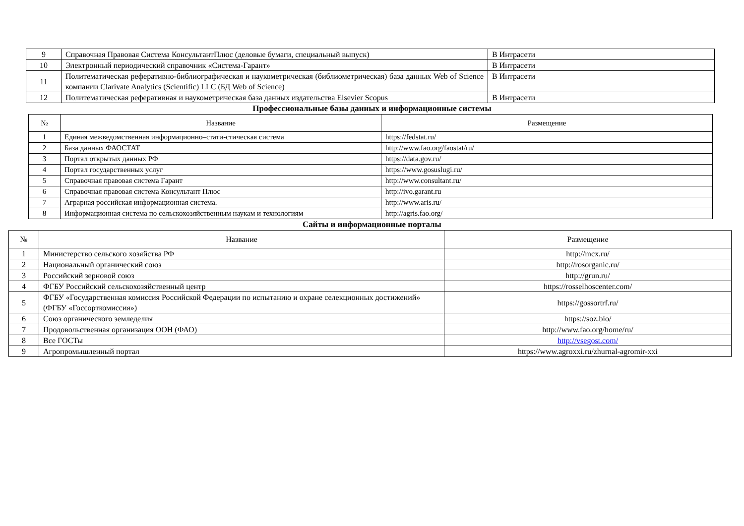| 9 | Справочная Правовая Система КонсультантПлюс (деловые бумаги, специальный выпуск) | В Интрасети |
| 10 | Электронный периодический справочник «Система-Гарант» | В Интрасети |
| 11 | Политематическая реферативно-библиографическая и наукометрическая (библиометрическая) база данных Web of Science компании Clarivate Analytics (Scientific) LLC (БД Web of Science) | В Интрасети |
| 12 | Политематическая реферативная и наукометрическая база данных издательства Elsevier Scopus | В Интрасети |
Профессиональные базы данных и информационные системы
| № | Название | Размещение |
| --- | --- | --- |
| 1 | Единая межведомственная информационно–стати-стическая система | https://fedstat.ru/ |
| 2 | База данных ФАОСТАТ | http://www.fao.org/faostat/ru/ |
| 3 | Портал открытых данных РФ | https://data.gov.ru/ |
| 4 | Портал государственных услуг | https://www.gosuslugi.ru/ |
| 5 | Справочная правовая система Гарант | http://www.consultant.ru/ |
| 6 | Справочная правовая система Консультант Плюс | http://ivo.garant.ru |
| 7 | Аграрная российская информационная система. | http://www.aris.ru/ |
| 8 | Информационная система по сельскохозяйственным наукам и технологиям | http://agris.fao.org/ |
Сайты и информационные порталы
| № | Название | Размещение |
| --- | --- | --- |
| 1 | Министерство сельского хозяйства РФ | http://mcx.ru/ |
| 2 | Национальный органический союз | http://rosorganic.ru/ |
| 3 | Российский зерновой союз | http://grun.ru/ |
| 4 | ФГБУ Российский сельскохозяйственный центр | https://rosselhoscenter.com/ |
| 5 | ФГБУ «Государственная комиссия Российской Федерации по испытанию и охране селекционных достижений» (ФГБУ «Госсорткомиссия») | https://gossortrf.ru/ |
| 6 | Союз органического земледелия | https://soz.bio/ |
| 7 | Продовольственная организация ООН (ФАО) | http://www.fao.org/home/ru/ |
| 8 | Все ГОСТы | http://vsegost.com/ |
| 9 | Агропромышленный портал | https://www.agroxxi.ru/zhurnal-agromir-xxi |